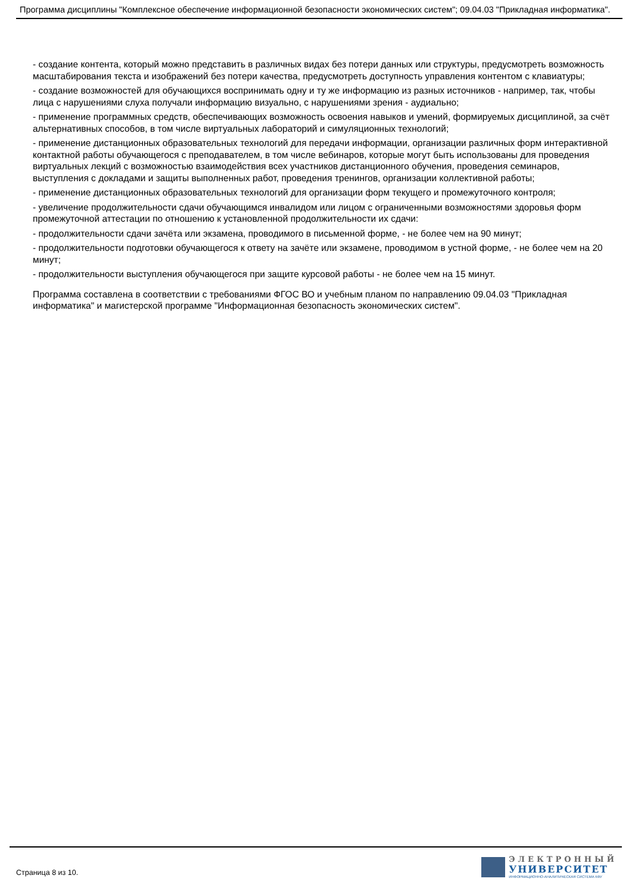Программа дисциплины "Комплексное обеспечение информационной безопасности экономических систем"; 09.04.03 "Прикладная информатика".
- создание контента, который можно представить в различных видах без потери данных или структуры, предусмотреть возможность масштабирования текста и изображений без потери качества, предусмотреть доступность управления контентом с клавиатуры;
- создание возможностей для обучающихся воспринимать одну и ту же информацию из разных источников - например, так, чтобы лица с нарушениями слуха получали информацию визуально, с нарушениями зрения - аудиально;
- применение программных средств, обеспечивающих возможность освоения навыков и умений, формируемых дисциплиной, за счёт альтернативных способов, в том числе виртуальных лабораторий и симуляционных технологий;
- применение дистанционных образовательных технологий для передачи информации, организации различных форм интерактивной контактной работы обучающегося с преподавателем, в том числе вебинаров, которые могут быть использованы для проведения виртуальных лекций с возможностью взаимодействия всех участников дистанционного обучения, проведения семинаров, выступления с докладами и защиты выполненных работ, проведения тренингов, организации коллективной работы;
- применение дистанционных образовательных технологий для организации форм текущего и промежуточного контроля;
- увеличение продолжительности сдачи обучающимся инвалидом или лицом с ограниченными возможностями здоровья форм промежуточной аттестации по отношению к установленной продолжительности их сдачи:
- продолжительности сдачи зачёта или экзамена, проводимого в письменной форме, - не более чем на 90 минут;
- продолжительности подготовки обучающегося к ответу на зачёте или экзамене, проводимом в устной форме, - не более чем на 20 минут;
- продолжительности выступления обучающегося при защите курсовой работы - не более чем на 15 минут.
Программа составлена в соответствии с требованиями ФГОС ВО и учебным планом по направлению 09.04.03 "Прикладная информатика" и магистерской программе "Информационная безопасность экономических систем".
Страница 8 из 10.
ЭЛЕКТРОННЫЙ
УНИВЕРСИТЕТ
ИНФОРМАЦИОННО-АНАЛИТИЧЕСКАЯ СИСТЕМА КФУ